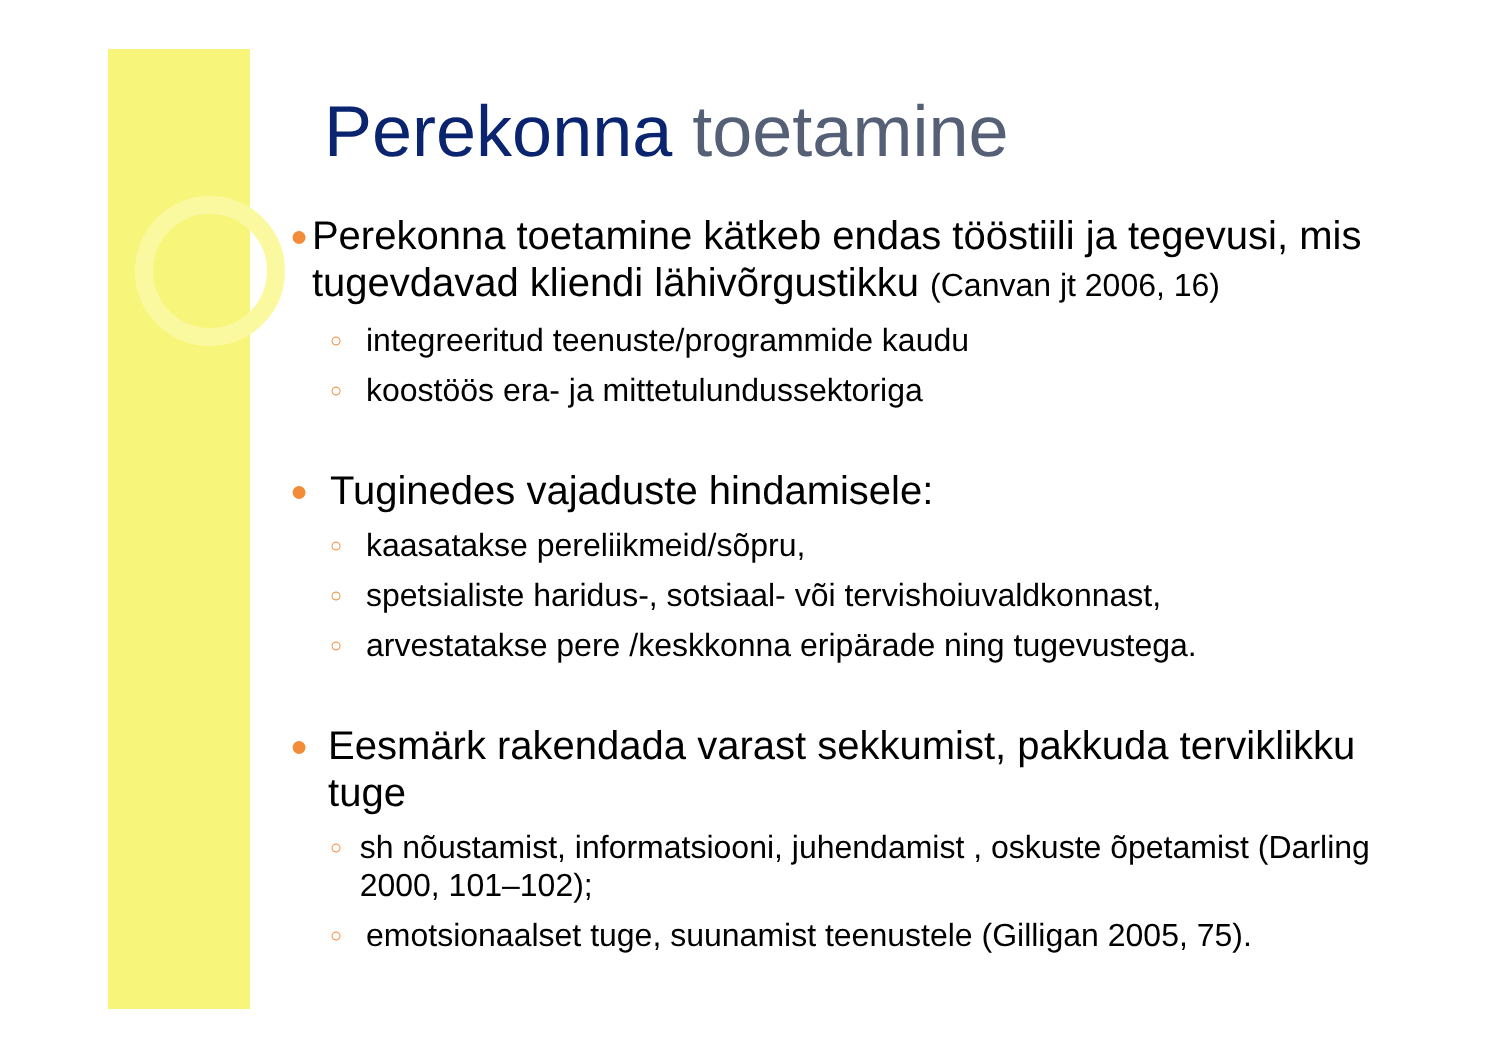Perekonna toetamine
●
Perekonna toetamine kätkeb endas tööstiili ja tegevusi, mis tugevdavad kliendi lähivõrgustikku (Canvan jt 2006, 16)
○
integreeritud teenuste/programmide kaudu
○
koostöös era- ja mittetulundussektoriga
●
Tuginedes vajaduste hindamisele:
○
kaasatakse pereliikmeid/sõpru,
○
spetsialiste haridus-, sotsiaal- või tervishoiuvaldkonnast,
○
arvestatakse pere /keskkonna eripärade ning tugevustega.
●
Eesmärk rakendada varast sekkumist, pakkuda terviklikku tuge
○
sh nõustamist, informatsiooni, juhendamist , oskuste õpetamist (Darling 2000, 101–102);
○
emotsionaalset tuge, suunamist teenustele (Gilligan 2005, 75).